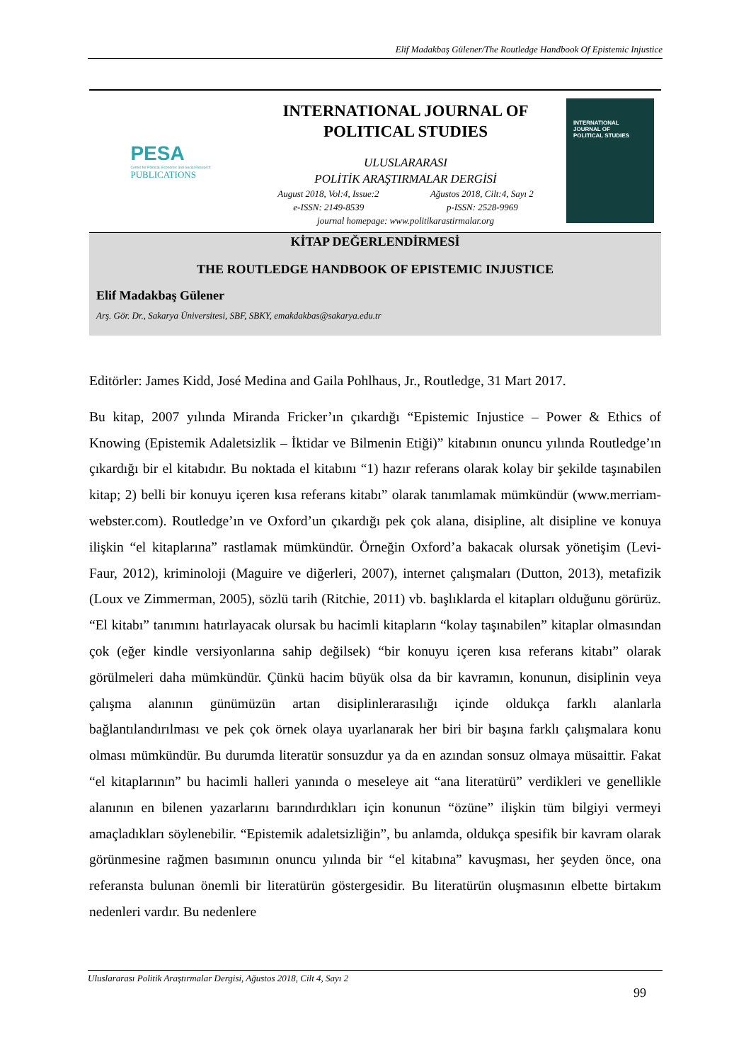Elif Madakbaş Gülener/The Routledge Handbook Of Epistemic Injustice
PESA
Center for Political, Economic and Social Research
PUBLICATIONS
INTERNATIONAL JOURNAL OF
POLITICAL STUDIES
ULUSLARARASI
POLİTİK ARAŞTIRMALAR DERGİSİ
August 2018, Vol:4, Issue:2 Ağustos 2018, Cilt:4, Sayı 2
e-ISSN: 2149-8539 p-ISSN: 2528-9969
journal homepage: www.politikarastirmalar.org
INTERNATIONAL
JOURNAL OF
POLITICAL STUDIES
KİTAP DEĞERLENDİRMESİ
THE ROUTLEDGE HANDBOOK OF EPISTEMIC INJUSTICE
Elif Madakbaş Gülener
Arş. Gör. Dr., Sakarya Üniversitesi, SBF, SBKY, emakdakbas@sakarya.edu.tr
Editörler: James Kidd, José Medina and Gaila Pohlhaus, Jr., Routledge, 31 Mart 2017.
Bu kitap, 2007 yılında Miranda Fricker’ın çıkardığı “Epistemic Injustice – Power & Ethics of Knowing (Epistemik Adaletsizlik – İktidar ve Bilmenin Etiği)” kitabının onuncu yılında Routledge’ın çıkardığı bir el kitabıdır. Bu noktada el kitabını “1) hazır referans olarak kolay bir şekilde taşınabilen kitap; 2) belli bir konuyu içeren kısa referans kitabı” olarak tanımlamak mümkündür (www.merriam-webster.com). Routledge’ın ve Oxford’un çıkardığı pek çok alana, disipline, alt disipline ve konuya ilişkin “el kitaplarına” rastlamak mümkündür. Örneğin Oxford’a bakacak olursak yönetişim (Levi-Faur, 2012), kriminoloji (Maguire ve diğerleri, 2007), internet çalışmaları (Dutton, 2013), metafizik (Loux ve Zimmerman, 2005), sözlü tarih (Ritchie, 2011) vb. başlıklarda el kitapları olduğunu görürüz. “El kitabı” tanımını hatırlayacak olursak bu hacimli kitapların “kolay taşınabilen” kitaplar olmasından çok (eğer kindle versiyonlarına sahip değilsek) “bir konuyu içeren kısa referans kitabı” olarak görülmeleri daha mümkündür. Çünkü hacim büyük olsa da bir kavramın, konunun, disiplinin veya çalışma alanının günümüzün artan disiplinlerarasılığı içinde oldukça farklı alanlarla bağlantılandırılması ve pek çok örnek olaya uyarlanarak her biri bir başına farklı çalışmalara konu olması mümkündür. Bu durumda literatür sonsuzdur ya da en azından sonsuz olmaya müsaittir. Fakat “el kitaplarının” bu hacimli halleri yanında o meseleye ait “ana literatürü” verdikleri ve genellikle alanının en bilenen yazarlarını barındırdıkları için konunun “özüne” ilişkin tüm bilgiyi vermeyi amaçladıkları söylenebilir. “Epistemik adaletsizliğin”, bu anlamda, oldukça spesifik bir kavram olarak görünmesine rağmen basımının onuncu yılında bir “el kitabına” kavuşması, her şeyden önce, ona referansta bulunan önemli bir literatürün göstergesidir. Bu literatürün oluşmasının elbette birtakım nedenleri vardır. Bu nedenlere
Uluslararası Politik Araştırmalar Dergisi, Ağustos 2018, Cilt 4, Sayı 2
99